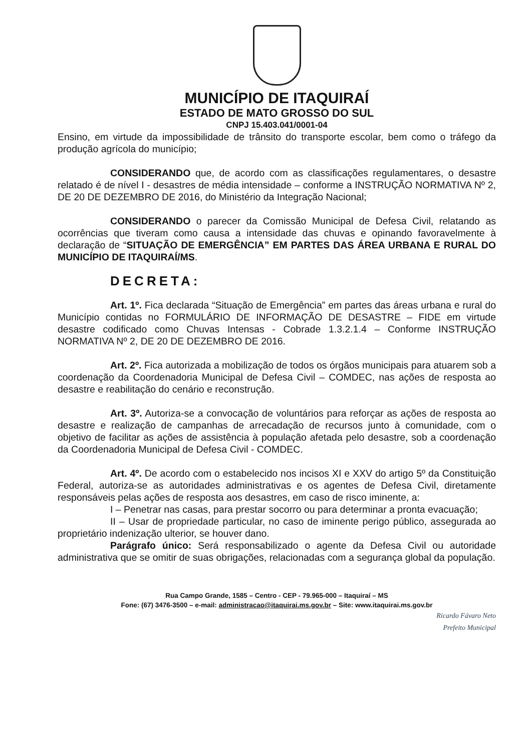MUNICÍPIO DE ITAQUIRAÍ
ESTADO DE MATO GROSSO DO SUL
CNPJ 15.403.041/0001-04
Ensino, em virtude da impossibilidade de trânsito do transporte escolar, bem como o tráfego da produção agrícola do município;
CONSIDERANDO que, de acordo com as classificações regulamentares, o desastre relatado é de nível I - desastres de média intensidade – conforme a INSTRUÇÃO NORMATIVA Nº 2, DE 20 DE DEZEMBRO DE 2016, do Ministério da Integração Nacional;
CONSIDERANDO o parecer da Comissão Municipal de Defesa Civil, relatando as ocorrências que tiveram como causa a intensidade das chuvas e opinando favoravelmente à declaração de “SITUAÇÃO DE EMERGÊNCIA” EM PARTES DAS ÁREA URBANA E RURAL DO MUNICÍPIO DE ITAQUIRAÍ/MS.
DECRETA:
Art. 1º. Fica declarada “Situação de Emergência” em partes das áreas urbana e rural do Município contidas no FORMULÁRIO DE INFORMAÇÃO DE DESASTRE – FIDE em virtude desastre codificado como Chuvas Intensas - Cobrade 1.3.2.1.4 – Conforme INSTRUÇÃO NORMATIVA Nº 2, DE 20 DE DEZEMBRO DE 2016.
Art. 2º. Fica autorizada a mobilização de todos os órgãos municipais para atuarem sob a coordenação da Coordenadoria Municipal de Defesa Civil – COMDEC, nas ações de resposta ao desastre e reabilitação do cenário e reconstrução.
Art. 3º. Autoriza-se a convocação de voluntários para reforçar as ações de resposta ao desastre e realização de campanhas de arrecadação de recursos junto à comunidade, com o objetivo de facilitar as ações de assistência à população afetada pelo desastre, sob a coordenação da Coordenadoria Municipal de Defesa Civil - COMDEC.
Art. 4º. De acordo com o estabelecido nos incisos XI e XXV do artigo 5º da Constituição Federal, autoriza-se as autoridades administrativas e os agentes de Defesa Civil, diretamente responsáveis pelas ações de resposta aos desastres, em caso de risco iminente, a:
I – Penetrar nas casas, para prestar socorro ou para determinar a pronta evacuação;
II – Usar de propriedade particular, no caso de iminente perigo público, assegurada ao proprietário indenização ulterior, se houver dano.
Parágrafo único: Será responsabilizado o agente da Defesa Civil ou autoridade administrativa que se omitir de suas obrigações, relacionadas com a segurança global da população.
Rua Campo Grande, 1585 – Centro - CEP - 79.965-000 – Itaquiraí – MS
Fone: (67) 3476-3500 – e-mail: administracao@itaquirai.ms.gov.br – Site: www.itaquirai.ms.gov.br
Ricardo Fávaro Neto
Prefeito Municipal